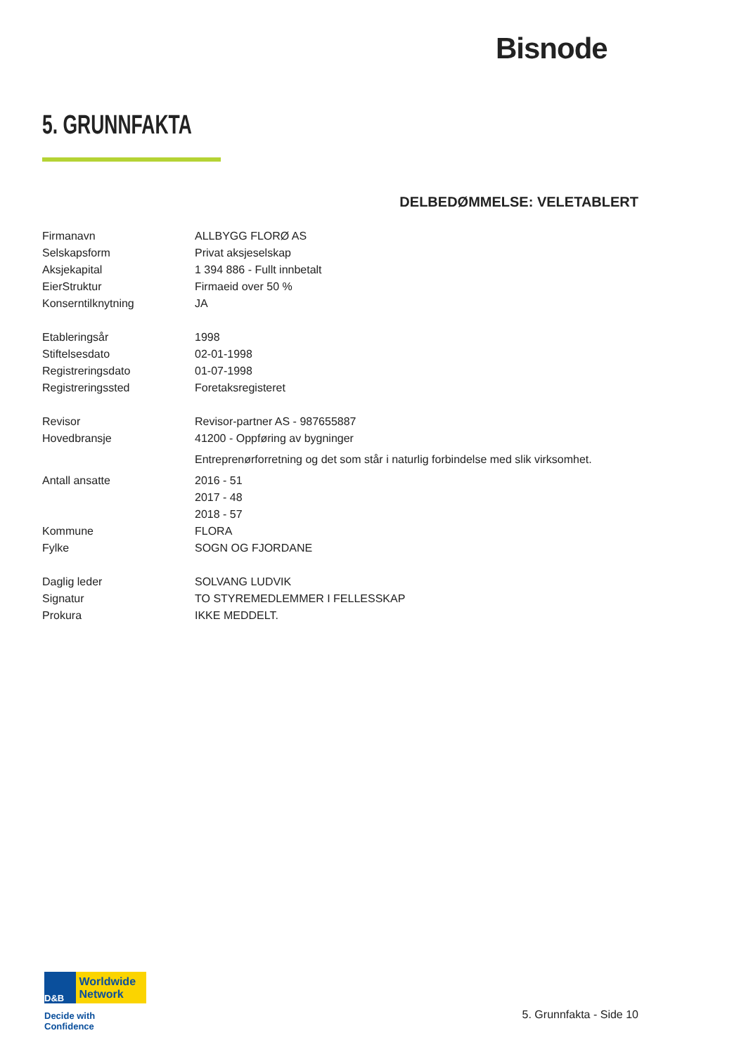Bisnode
5. GRUNNFAKTA
DELBEDØMMELSE: VELETABLERT
| Firmanavn | ALLBYGG FLORØ AS |
| Selskapsform | Privat aksjeselskap |
| Aksjekapital | 1 394 886 - Fullt innbetalt |
| EierStruktur | Firmaeid over 50 % |
| Konserntilknytning | JA |
| Etableringsår | 1998 |
| Stiftelsesdato | 02-01-1998 |
| Registreringsdato | 01-07-1998 |
| Registreringssted | Foretaksregisteret |
| Revisor | Revisor-partner AS - 987655887 |
| Hovedbransje | 41200 - Oppføring av bygninger |
| | Entreprenørforretning og det som står i naturlig forbindelse med slik virksomhet. |
| Antall ansatte | 2016 - 51 |
| | 2017 - 48 |
| | 2018 - 57 |
| Kommune | FLORA |
| Fylke | SOGN OG FJORDANE |
| Daglig leder | SOLVANG LUDVIK |
| Signatur | TO STYREMEDLEMMER I FELLESSKAP |
| Prokura | IKKE MEDDELT. |
D&B Worldwide
Network
Decide with Confidence
5. Grunnfakta - Side 10